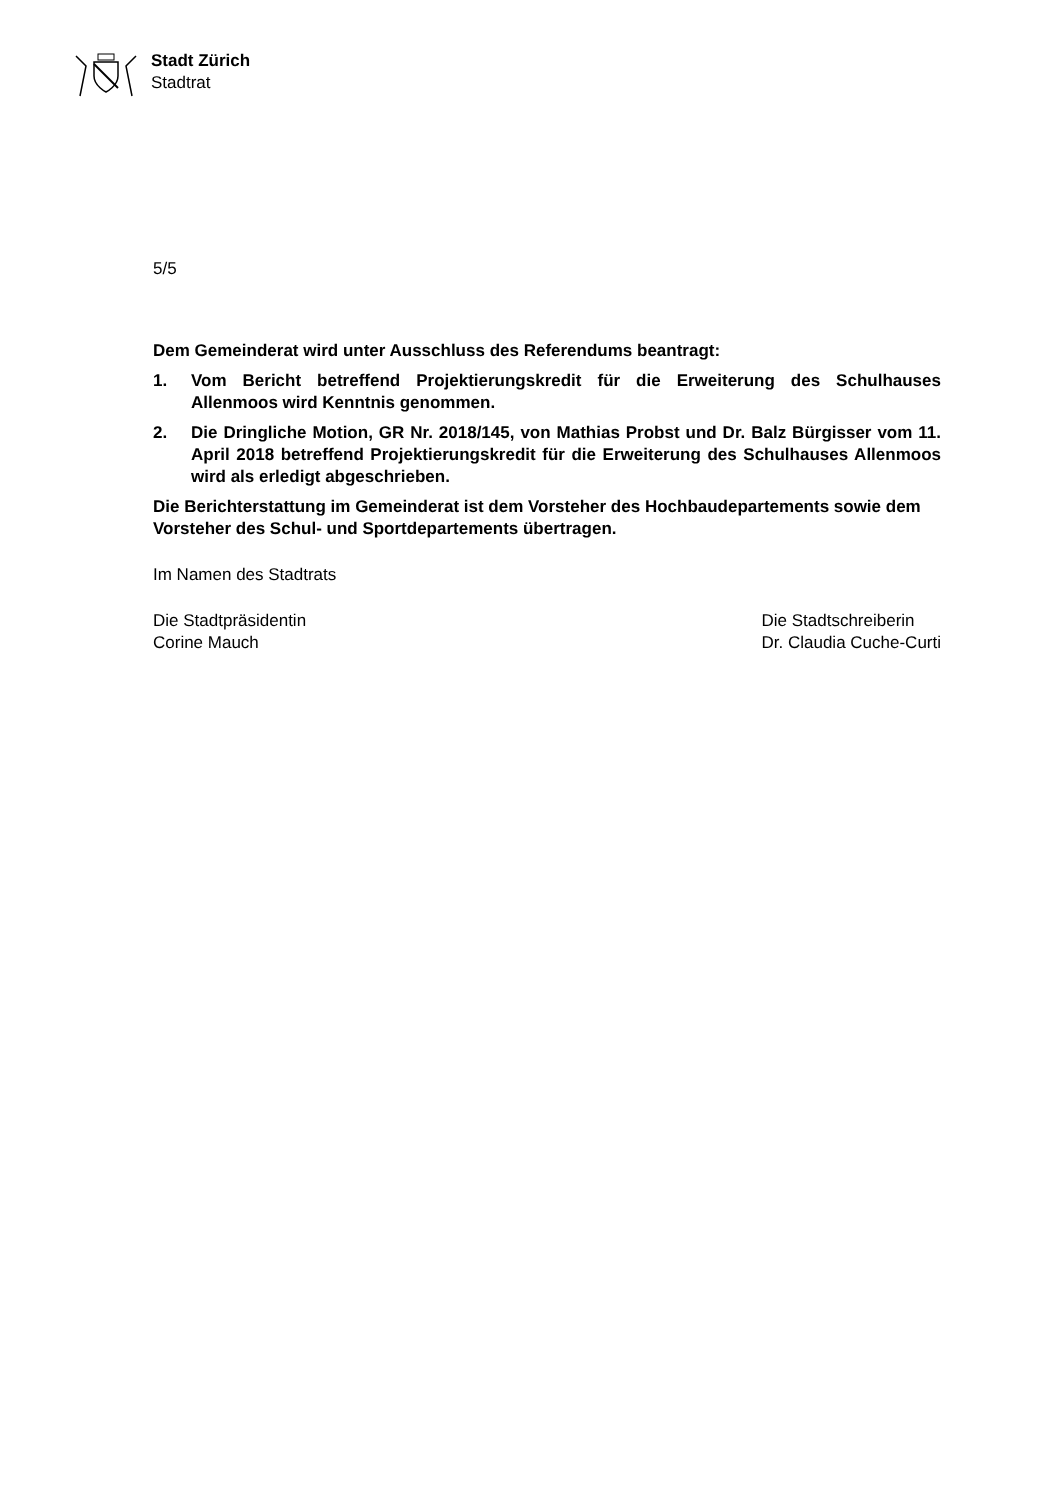Stadt Zürich
Stadtrat
5/5
Dem Gemeinderat wird unter Ausschluss des Referendums beantragt:
1. Vom Bericht betreffend Projektierungskredit für die Erweiterung des Schulhauses Allenmoos wird Kenntnis genommen.
2. Die Dringliche Motion, GR Nr. 2018/145, von Mathias Probst und Dr. Balz Bürgisser vom 11. April 2018 betreffend Projektierungskredit für die Erweiterung des Schulhauses Allenmoos wird als erledigt abgeschrieben.
Die Berichterstattung im Gemeinderat ist dem Vorsteher des Hochbaudepartements sowie dem Vorsteher des Schul- und Sportdepartements übertragen.
Im Namen des Stadtrats
Die Stadtpräsidentin
Corine Mauch
Die Stadtschreiberin
Dr. Claudia Cuche-Curti